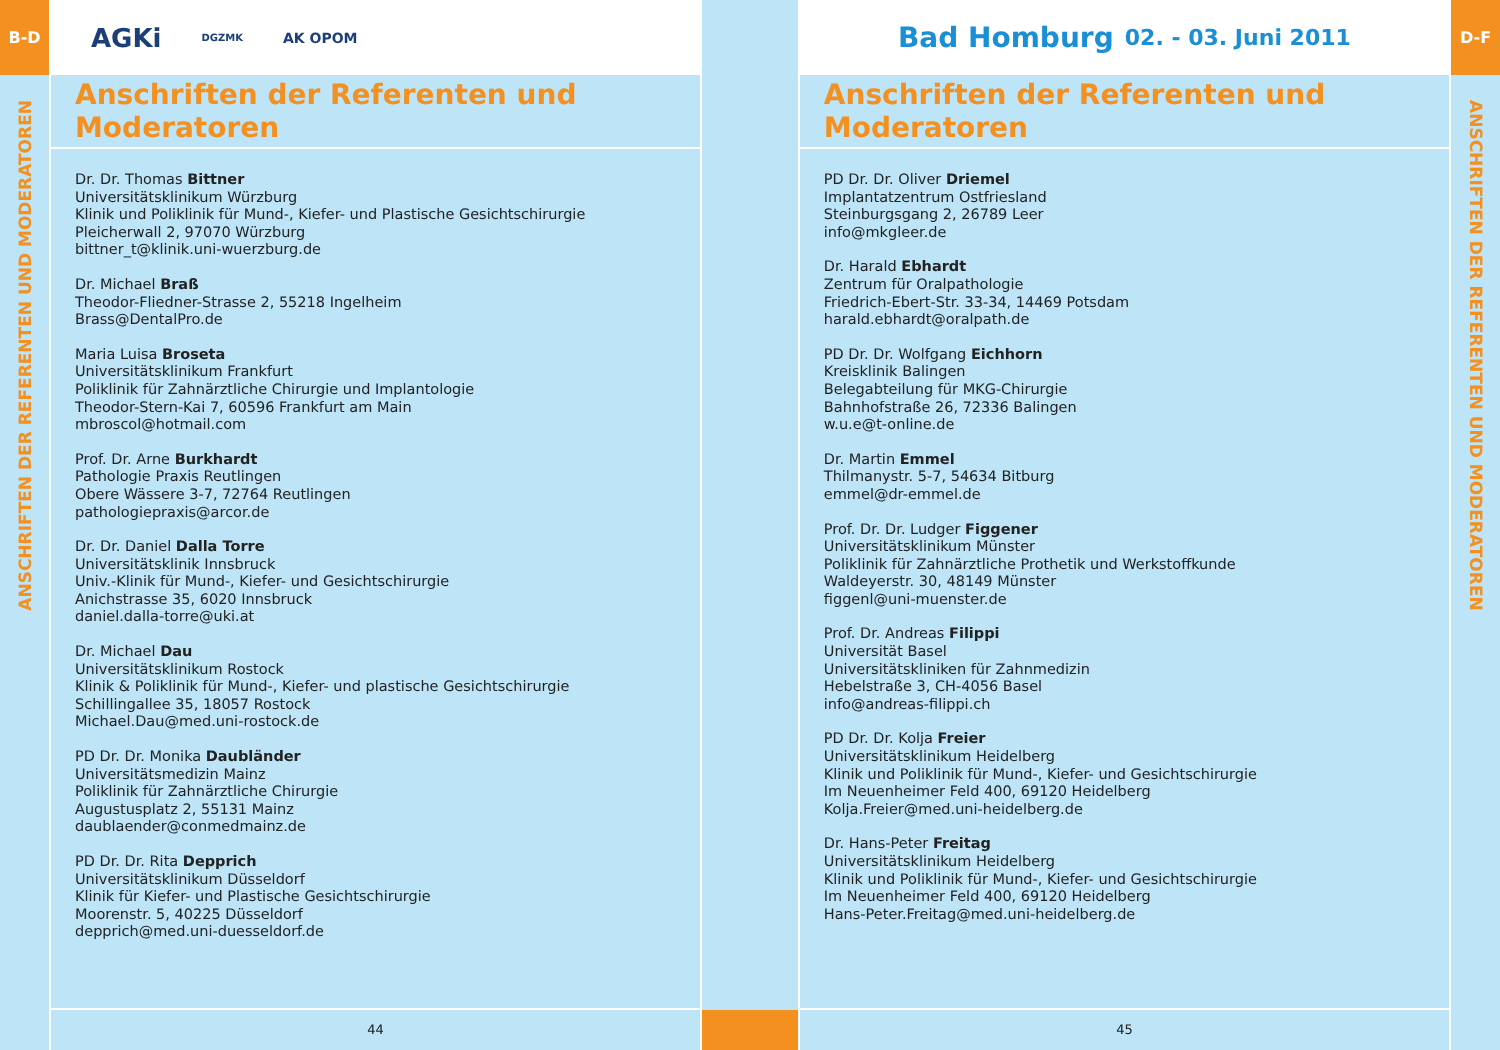B-D
ANSCHRIFTEN DER REFERENTEN UND MODERATOREN
AGKi DGZMK AK OPOM
Anschriften der Referenten und Moderatoren
Dr. Dr. Thomas Bittner
Universitätsklinikum Würzburg
Klinik und Poliklinik für Mund-, Kiefer- und Plastische Gesichtschirurgie
Pleicherwall 2, 97070 Würzburg
bittner_t@klinik.uni-wuerzburg.de
Dr. Michael Braß
Theodor-Fliedner-Strasse 2, 55218 Ingelheim
Brass@DentalPro.de
Maria Luisa Broseta
Universitätsklinikum Frankfurt
Poliklinik für Zahnärztliche Chirurgie und Implantologie
Theodor-Stern-Kai 7, 60596 Frankfurt am Main
mbroscol@hotmail.com
Prof. Dr. Arne Burkhardt
Pathologie Praxis Reutlingen
Obere Wässere 3-7, 72764 Reutlingen
pathologiepraxis@arcor.de
Dr. Dr. Daniel Dalla Torre
Universitätsklinik Innsbruck
Univ.-Klinik für Mund-, Kiefer- und Gesichtschirurgie
Anichstrasse 35, 6020 Innsbruck
daniel.dalla-torre@uki.at
Dr. Michael Dau
Universitätsklinikum Rostock
Klinik & Poliklinik für Mund-, Kiefer- und plastische Gesichtschirurgie
Schillingallee 35, 18057 Rostock
Michael.Dau@med.uni-rostock.de
PD Dr. Dr. Monika Daubländer
Universitätsmedizin Mainz
Poliklinik für Zahnärztliche Chirurgie
Augustusplatz 2, 55131 Mainz
daublaender@conmedmainz.de
PD Dr. Dr. Rita Depprich
Universitätsklinikum Düsseldorf
Klinik für Kiefer- und Plastische Gesichtschirurgie
Moorenstr. 5, 40225 Düsseldorf
depprich@med.uni-duesseldorf.de
44
Bad Homburg 02. - 03. Juni 2011
Anschriften der Referenten und Moderatoren
PD Dr. Dr. Oliver Driemel
Implantatzentrum Ostfriesland
Steinburgsgang 2, 26789 Leer
info@mkgleer.de
Dr. Harald Ebhardt
Zentrum für Oralpathologie
Friedrich-Ebert-Str. 33-34, 14469 Potsdam
harald.ebhardt@oralpath.de
PD Dr. Dr. Wolfgang Eichhorn
Kreisklinik Balingen
Belegabteilung für MKG-Chirurgie
Bahnhofstraße 26, 72336 Balingen
w.u.e@t-online.de
Dr. Martin Emmel
Thilmanystr. 5-7, 54634 Bitburg
emmel@dr-emmel.de
Prof. Dr. Dr. Ludger Figgener
Universitätsklinikum Münster
Poliklinik für Zahnärztliche Prothetik und Werkstoffkunde
Waldeyerstr. 30, 48149 Münster
figgenl@uni-muenster.de
Prof. Dr. Andreas Filippi
Universität Basel
Universitätskliniken für Zahnmedizin
Hebelstraße 3, CH-4056 Basel
info@andreas-filippi.ch
PD Dr. Dr. Kolja Freier
Universitätsklinikum Heidelberg
Klinik und Poliklinik für Mund-, Kiefer- und Gesichtschirurgie
Im Neuenheimer Feld 400, 69120 Heidelberg
Kolja.Freier@med.uni-heidelberg.de
Dr. Hans-Peter Freitag
Universitätsklinikum Heidelberg
Klinik und Poliklinik für Mund-, Kiefer- und Gesichtschirurgie
Im Neuenheimer Feld 400, 69120 Heidelberg
Hans-Peter.Freitag@med.uni-heidelberg.de
45
D-F
ANSCHRIFTEN DER REFERENTEN UND MODERATOREN